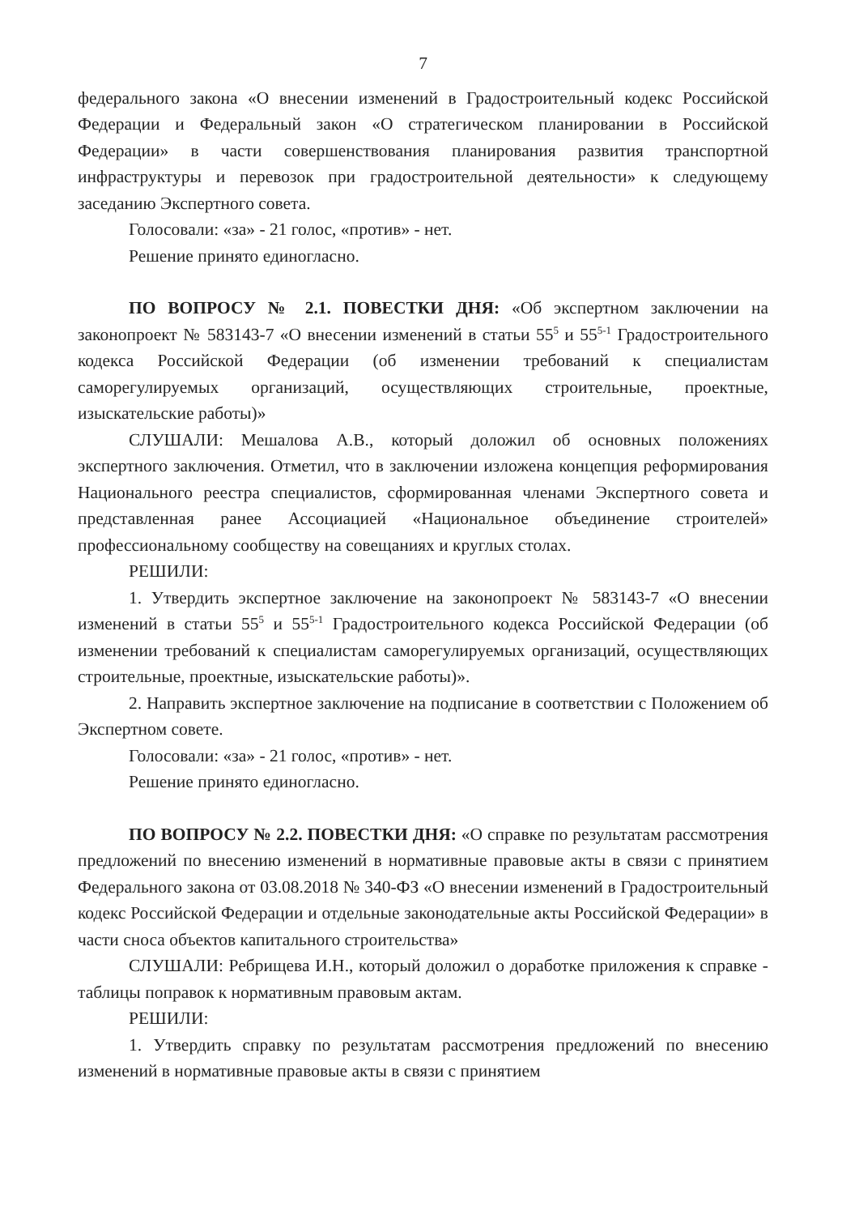7
федерального закона «О внесении изменений в Градостроительный кодекс Российской Федерации и Федеральный закон «О стратегическом планировании в Российской Федерации» в части совершенствования планирования развития транспортной инфраструктуры и перевозок при градостроительной деятельности» к следующему заседанию Экспертного совета.
Голосовали: «за» - 21 голос, «против» - нет.
Решение принято единогласно.
ПО ВОПРОСУ № 2.1. ПОВЕСТКИ ДНЯ: «Об экспертном заключении на законопроект № 583143-7 «О внесении изменений в статьи 55<sup>5</sup> и 55<sup>5-1</sup> Градостроительного кодекса Российской Федерации (об изменении требований к специалистам саморегулируемых организаций, осуществляющих строительные, проектные, изыскательские работы)»
СЛУШАЛИ: Мешалова А.В., который доложил об основных положениях экспертного заключения. Отметил, что в заключении изложена концепция реформирования Национального реестра специалистов, сформированная членами Экспертного совета и представленная ранее Ассоциацией «Национальное объединение строителей» профессиональному сообществу на совещаниях и круглых столах.
РЕШИЛИ:
1. Утвердить экспертное заключение на законопроект № 583143-7 «О внесении изменений в статьи 55<sup>5</sup> и 55<sup>5-1</sup> Градостроительного кодекса Российской Федерации (об изменении требований к специалистам саморегулируемых организаций, осуществляющих строительные, проектные, изыскательские работы)».
2. Направить экспертное заключение на подписание в соответствии с Положением об Экспертном совете.
Голосовали: «за» - 21 голос, «против» - нет.
Решение принято единогласно.
ПО ВОПРОСУ № 2.2. ПОВЕСТКИ ДНЯ: «О справке по результатам рассмотрения предложений по внесению изменений в нормативные правовые акты в связи с принятием Федерального закона от 03.08.2018 № 340-ФЗ «О внесении изменений в Градостроительный кодекс Российской Федерации и отдельные законодательные акты Российской Федерации» в части сноса объектов капитального строительства»
СЛУШАЛИ: Ребрищева И.Н., который доложил о доработке приложения к справке - таблицы поправок к нормативным правовым актам.
РЕШИЛИ:
1. Утвердить справку по результатам рассмотрения предложений по внесению изменений в нормативные правовые акты в связи с принятием